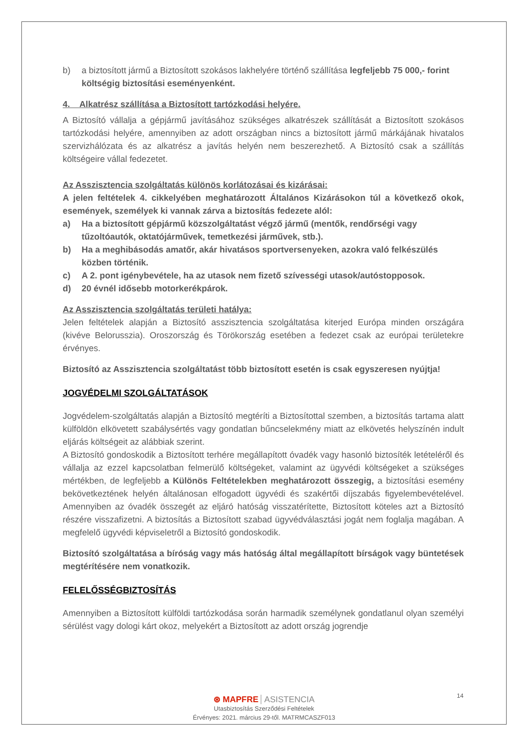b) a biztosított jármű a Biztosított szokásos lakhelyére történő szállítása legfeljebb 75 000,- forint költségig biztosítási eseményenként.
4. Alkatrész szállítása a Biztosított tartózkodási helyére.
A Biztosító vállalja a gépjármű javításához szükséges alkatrészek szállítását a Biztosított szokásos tartózkodási helyére, amennyiben az adott országban nincs a biztosított jármű márkájának hivatalos szervizhálózata és az alkatrész a javítás helyén nem beszerezhető. A Biztosító csak a szállítás költségeire vállal fedezetet.
Az Asszisztencia szolgáltatás különös korlátozásai és kizárásai:
A jelen feltételek 4. cikkelyében meghatározott Általános Kizárásokon túl a következő okok, események, személyek ki vannak zárva a biztosítás fedezete alól:
a) Ha a biztosított gépjármű közszolgáltatást végző jármű (mentők, rendőrségi vagy tűzoltóautók, oktatójárművek, temetkezési járművek, stb.).
b) Ha a meghibásodás amatőr, akár hivatásos sportversenyeken, azokra való felkészülés közben történik.
c) A 2. pont igénybevétele, ha az utasok nem fizető szívességi utasok/autóstopposok.
d) 20 évnél idősebb motorkerékpárok.
Az Asszisztencia szolgáltatás területi hatálya:
Jelen feltételek alapján a Biztosító asszisztencia szolgáltatása kiterjed Európa minden országára (kivéve Belorusszia). Oroszország és Törökország esetében a fedezet csak az európai területekre érvényes.
Biztosító az Asszisztencia szolgáltatást több biztosított esetén is csak egyszeresen nyújtja!
JOGVÉDELMI SZOLGÁLTATÁSOK
Jogvédelem-szolgáltatás alapján a Biztosító megtéríti a Biztosítottal szemben, a biztosítás tartama alatt külföldön elkövetett szabálysértés vagy gondatlan bűncselekmény miatt az elkövetés helyszínén indult eljárás költségeit az alábbiak szerint.
A Biztosító gondoskodik a Biztosított terhére megállapított óvadék vagy hasonló biztosíték letételéről és vállalja az ezzel kapcsolatban felmerülő költségeket, valamint az ügyvédi költségeket a szükséges mértékben, de legfeljebb a Különös Feltételekben meghatározott összegig, a biztosítási esemény bekövetkeztének helyén általánosan elfogadott ügyvédi és szakértői díjszabás figyelembevételével. Amennyiben az óvadék összegét az eljáró hatóság visszatérítette, Biztosított köteles azt a Biztosító részére visszafizetni. A biztosítás a Biztosított szabad ügyvédválasztási jogát nem foglalja magában. A megfelelő ügyvédi képviseletről a Biztosító gondoskodik.
Biztosító szolgáltatása a bíróság vagy más hatóság által megállapított bírságok vagy büntetések megtérítésére nem vonatkozik.
FELELŐSSÉGBIZTOSÍTÁS
Amennyiben a Biztosított külföldi tartózkodása során harmadik személynek gondatlanul olyan személyi sérülést vagy dologi kárt okoz, melyekért a Biztosított az adott ország jogrendje
14
⊛ MAPFRE ASISTENCIA
Utasbiztosítás Szerződési Feltételek
Érvényes: 2021. március 29-től. MATRMCASZF013